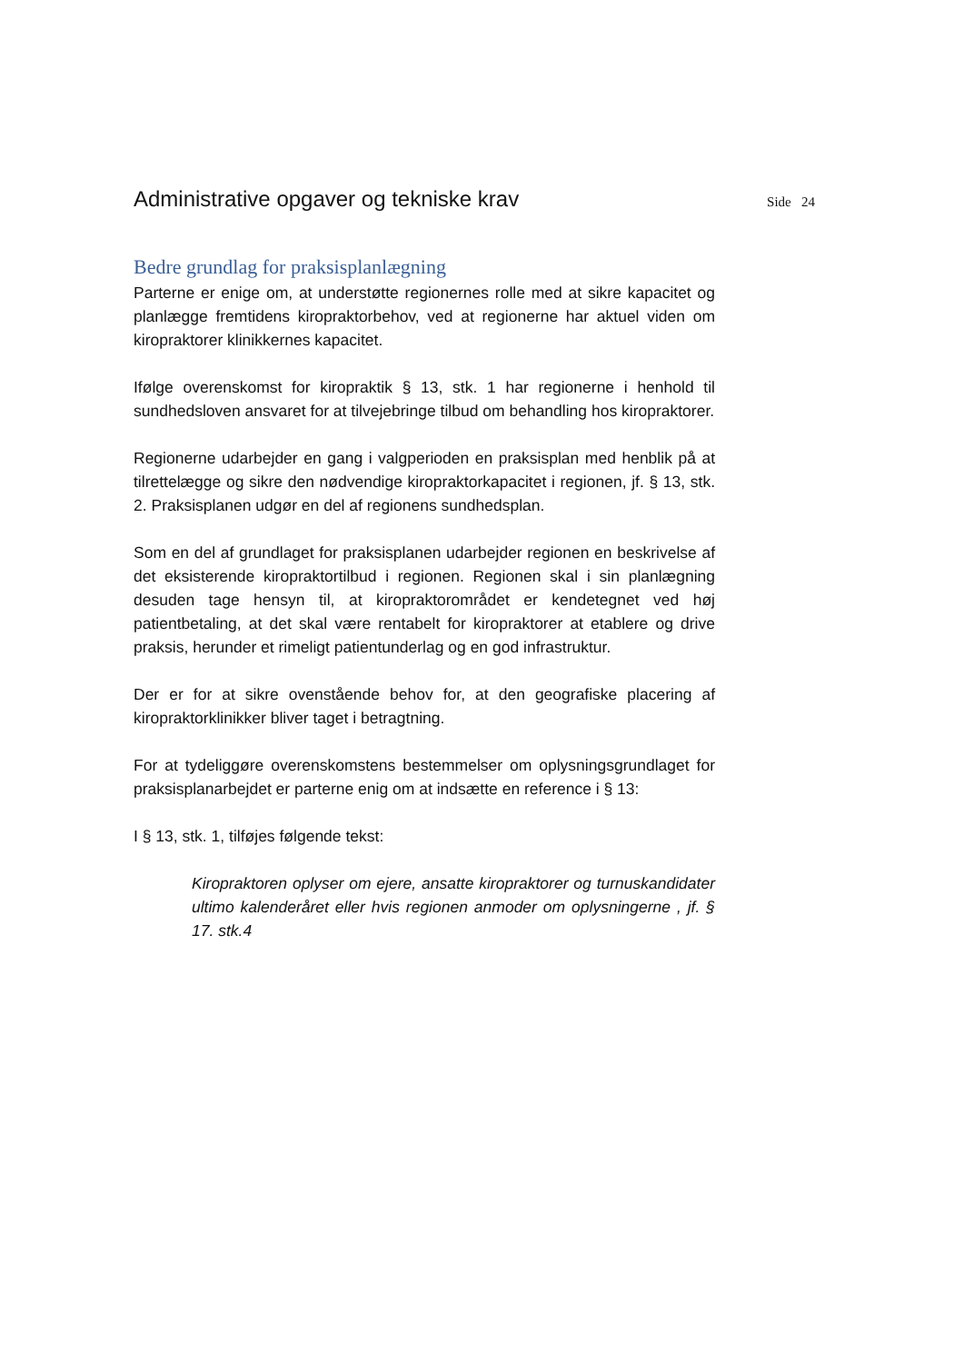Administrative opgaver og tekniske krav
Side 24
Bedre grundlag for praksisplanlægning
Parterne er enige om, at understøtte regionernes rolle med at sikre kapacitet og planlægge fremtidens kiropraktorbehov, ved at regionerne har aktuel viden om kiropraktorer klinikkernes kapacitet.
Ifølge overenskomst for kiropraktik § 13, stk. 1 har regionerne i henhold til sundhedsloven ansvaret for at tilvejebringe tilbud om behandling hos kiropraktorer.
Regionerne udarbejder en gang i valgperioden en praksisplan med henblik på at tilrettelægge og sikre den nødvendige kiropraktorkapacitet i regionen, jf. § 13, stk. 2. Praksisplanen udgør en del af regionens sundhedsplan.
Som en del af grundlaget for praksisplanen udarbejder regionen en beskrivelse af det eksisterende kiropraktortilbud i regionen. Regionen skal i sin planlægning desuden tage hensyn til, at kiropraktorområdet er kendetegnet ved høj patientbetaling, at det skal være rentabelt for kiropraktorer at etablere og drive praksis, herunder et rimeligt patientunderlag og en god infrastruktur.
Der er for at sikre ovenstående behov for, at den geografiske placering af kiropraktorklinikker bliver taget i betragtning.
For at tydeliggøre overenskomstens bestemmelser om oplysningsgrundlaget for praksisplanarbejdet er parterne enig om at indsætte en reference i § 13:
I § 13, stk. 1, tilføjes følgende tekst:
Kiropraktoren oplyser om ejere, ansatte kiropraktorer og turnuskandidater ultimo kalenderåret eller hvis regionen anmoder om oplysningerne , jf. § 17. stk.4